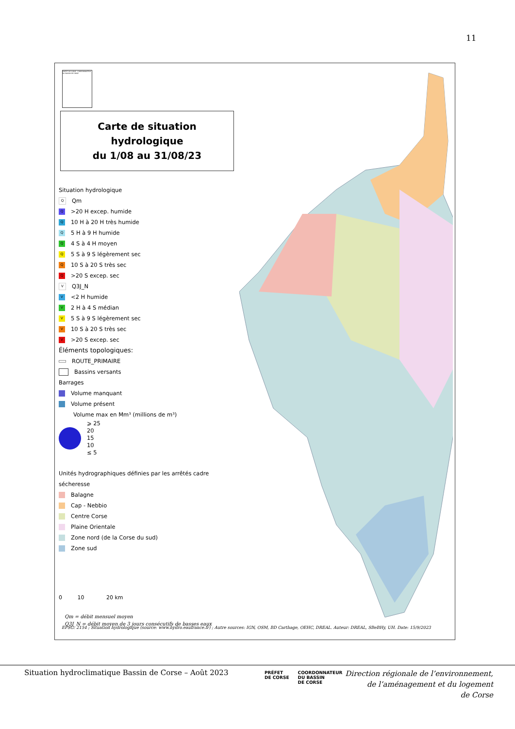11
PRÉFET DE CORSE · COORDONNATEUR DU BASSIN DE CORSE
Carte de situation hydrologique
du 1/08 au 31/08/23
Situation hydrologique
Q Qm
Q >20 H excep. humide
Q 10 H à 20 H très humide
Q 5 H à 9 H humide
Q 4 S à 4 H moyen
Q 5 S à 9 S légèrement sec
Q 10 S à 20 S très sec
Q >20 S excep. sec
V Q3J_N
V <2 H humide
V 2 H à 4 S médian
V 5 S à 9 S légèrement sec
V 10 S à 20 S très sec
V >20 S excep. sec
Éléments topologiques:
ROUTE_PRIMAIRE
Bassins versants
Barrages
Volume manquant
Volume présent
Volume max en Mm³ (millions de m³)
⩾ 25
20
15
10
≤ 5
Unités hydrographiques définies par les arrêtés cadre sécheresse
Balagne
Cap - Nebbio
Centre Corse
Plaine Orientale
Zone nord (de la Corse du sud)
Zone sud
0 10 20 km
Qm = débit mensuel moyen
Q3J_N = débit moyen de 3 jours consécutifs de basses eaux
EPSG: 2154 ; Situation hydrologique (source: www.hydro.eaufrance.fr) ; Autre sources: IGN, OSM, BD Carthage, OEHC, DREAL. Auteur: DREAL, SBeBHy, UH. Date: 15/9/2023
Situation hydroclimatique Bassin de Corse – Août 2023
PRÉFET
DE CORSE COORDONNATEUR
DU BASSIN
DE CORSE
Direction régionale de l’environnement,
de l’aménagement et du logement
de Corse